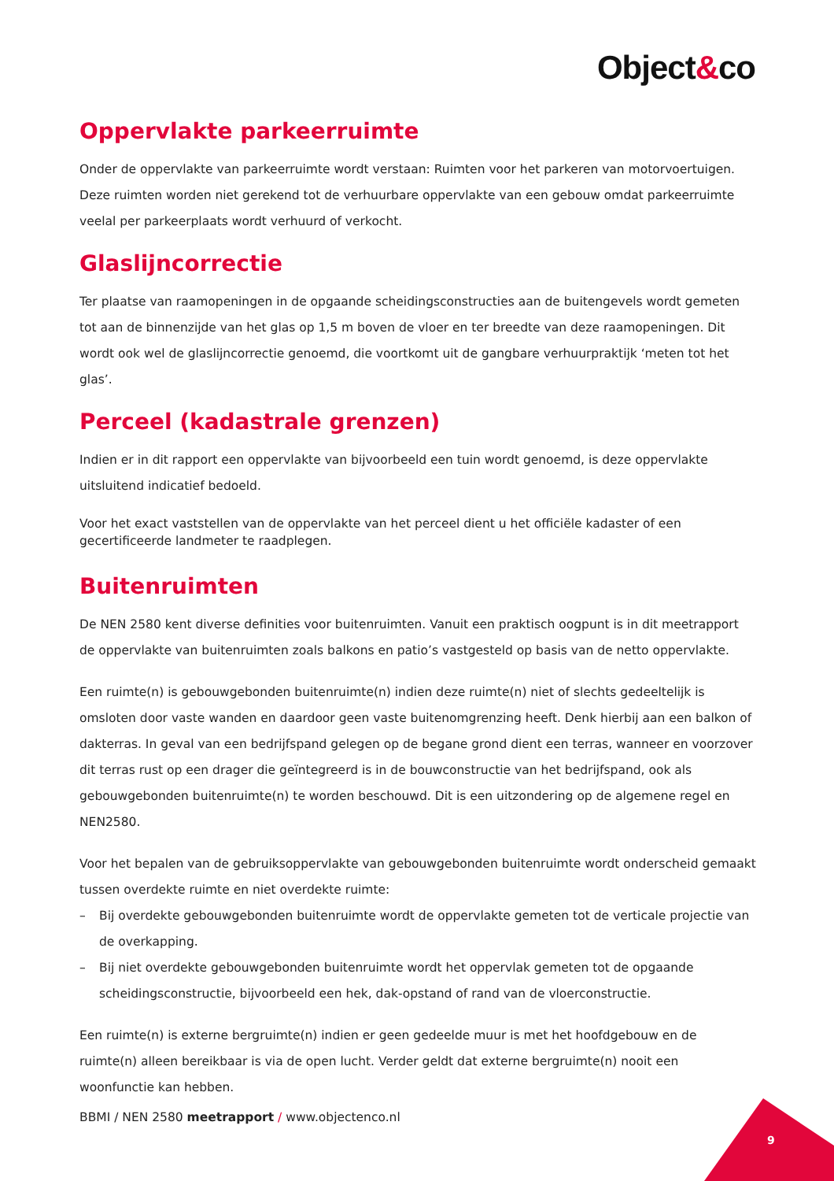Object&co
Oppervlakte parkeerruimte
Onder de oppervlakte van parkeerruimte wordt verstaan: Ruimten voor het parkeren van motorvoertuigen. Deze ruimten worden niet gerekend tot de verhuurbare oppervlakte van een gebouw omdat parkeerruimte veelal per parkeerplaats wordt verhuurd of verkocht.
Glaslijncorrectie
Ter plaatse van raamopeningen in de opgaande scheidingsconstructies aan de buitengevels wordt gemeten tot aan de binnenzijde van het glas op 1,5 m boven de vloer en ter breedte van deze raamopeningen. Dit wordt ook wel de glaslijncorrectie genoemd, die voortkomt uit de gangbare verhuurpraktijk ‘meten tot het glas’.
Perceel (kadastrale grenzen)
Indien er in dit rapport een oppervlakte van bijvoorbeeld een tuin wordt genoemd, is deze oppervlakte uitsluitend indicatief bedoeld.
Voor het exact vaststellen van de oppervlakte van het perceel dient u het officiële kadaster of een gecertificeerde landmeter te raadplegen.
Buitenruimten
De NEN 2580 kent diverse definities voor buitenruimten. Vanuit een praktisch oogpunt is in dit meetrapport de oppervlakte van buitenruimten zoals balkons en patio’s vastgesteld op basis van de netto oppervlakte.
Een ruimte(n) is gebouwgebonden buitenruimte(n) indien deze ruimte(n) niet of slechts gedeeltelijk is omsloten door vaste wanden en daardoor geen vaste buitenomgrenzing heeft. Denk hierbij aan een balkon of dakterras. In geval van een bedrijfspand gelegen op de begane grond dient een terras, wanneer en voorzover dit terras rust op een drager die geïntegreerd is in de bouwconstructie van het bedrijfspand, ook als gebouwgebonden buitenruimte(n) te worden beschouwd. Dit is een uitzondering op de algemene regel en NEN2580.
Voor het bepalen van de gebruiksoppervlakte van gebouwgebonden buitenruimte wordt onderscheid gemaakt tussen overdekte ruimte en niet overdekte ruimte:
– Bij overdekte gebouwgebonden buitenruimte wordt de oppervlakte gemeten tot de verticale projectie van de overkapping.
– Bij niet overdekte gebouwgebonden buitenruimte wordt het oppervlak gemeten tot de opgaande scheidingsconstructie, bijvoorbeeld een hek, dak-opstand of rand van de vloerconstructie.
Een ruimte(n) is externe bergruimte(n) indien er geen gedeelde muur is met het hoofdgebouw en de ruimte(n) alleen bereikbaar is via de open lucht. Verder geldt dat externe bergruimte(n) nooit een woonfunctie kan hebben.
BBMI / NEN 2580 meetrapport / www.objectenco.nl
9